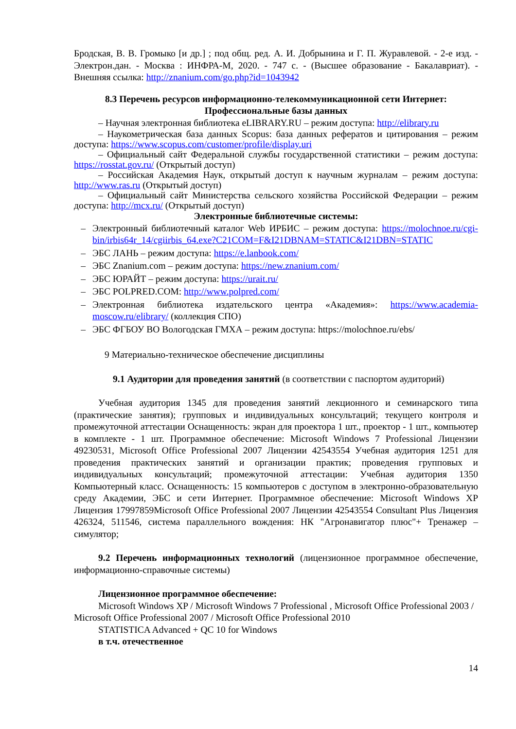Бродская, В. В. Громыко [и др.] ; под общ. ред. А. И. Добрынина и Г. П. Журавлевой. - 2-е изд. - Электрон.дан. - Москва : ИНФРА-М, 2020. - 747 с. - (Высшее образование - Бакалавриат). - Внешняя ссылка: http://znanium.com/go.php?id=1043942
8.3 Перечень ресурсов информационно-телекоммуникационной сети Интернет:
Профессиональные базы данных
– Научная электронная библиотека eLIBRARY.RU – режим доступа: http://elibrary.ru
– Наукометрическая база данных Scopus: база данных рефератов и цитирования – режим доступа: https://www.scopus.com/customer/profile/display.uri
– Официальный сайт Федеральной службы государственной статистики – режим доступа: https://rosstat.gov.ru/ (Открытый доступ)
– Российская Академия Наук, открытый доступ к научным журналам – режим доступа: http://www.ras.ru (Открытый доступ)
– Официальный сайт Министерства сельского хозяйства Российской Федерации – режим доступа: http://mcx.ru/ (Открытый доступ)
Электронные библиотечные системы:
– Электронный библиотечный каталог Web ИРБИС – режим доступа: https://molochnoe.ru/cgi-bin/irbis64r_14/cgiirbis_64.exe?C21COM=F&I21DBNAM=STATIC&I21DBN=STATIC
– ЭБС ЛАНЬ – режим доступа: https://e.lanbook.com/
– ЭБС Znanium.com – режим доступа: https://new.znanium.com/
– ЭБС ЮРАЙТ – режим доступа: https://urait.ru/
– ЭБС POLPRED.COM: http://www.polpred.com/
– Электронная библиотека издательского центра «Академия»: https://www.academia-moscow.ru/elibrary/ (коллекция СПО)
– ЭБС ФГБОУ ВО Вологодская ГМХА – режим доступа: https://molochnoe.ru/ebs/
9 Материально-техническое обеспечение дисциплины
9.1 Аудитории для проведения занятий (в соответствии с паспортом аудиторий)
Учебная аудитория 1345 для проведения занятий лекционного и семинарского типа (практические занятия); групповых и индивидуальных консультаций; текущего контроля и промежуточной аттестации Оснащенность: экран для проектора 1 шт., проектор - 1 шт., компьютер в комплекте - 1 шт. Программное обеспечение: Microsoft Windows 7 Professional Лицензии 49230531, Microsoft Office Professional 2007 Лицензии 42543554 Учебная аудитория 1251 для проведения практических занятий и организации практик; проведения групповых и индивидуальных консультаций; промежуточной аттестации: Учебная аудитория 1350 Компьютерный класс. Оснащенность: 15 компьютеров с доступом в электронно-образовательную среду Академии, ЭБС и сети Интернет. Программное обеспечение: Microsoft Windows XP Лицензия 17997859Microsoft Office Professional 2007 Лицензии 42543554 Consultant Plus Лицензия 426324, 511546, система параллельного вождения: НК "Агронавигатор плюс"+ Тренажер – симулятор;
9.2 Перечень информационных технологий (лицензионное программное обеспечение, информационно-справочные системы)
Лицензионное программное обеспечение:
Microsoft Windows XP / Microsoft Windows 7 Professional , Microsoft Office Professional 2003 / Microsoft Office Professional 2007 / Microsoft Office Professional 2010
STATISTICA Advanced + QC 10 for Windows
в т.ч. отечественное
14